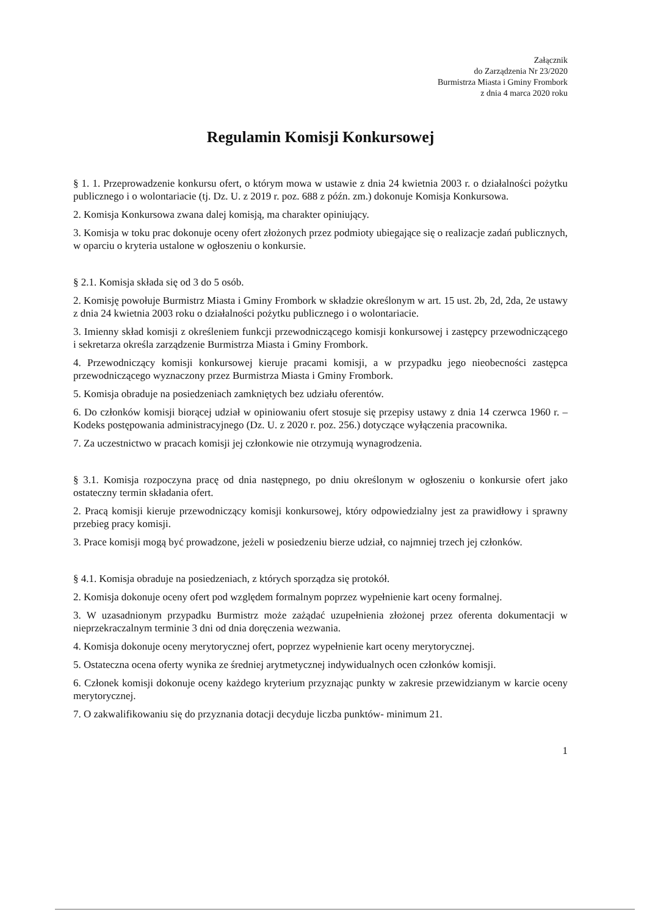Załącznik
do Zarządzenia Nr 23/2020
Burmistrza Miasta i Gminy Frombork
z dnia 4 marca 2020 roku
Regulamin Komisji Konkursowej
§ 1. 1. Przeprowadzenie konkursu ofert, o którym mowa w ustawie z dnia 24 kwietnia 2003 r. o działalności pożytku publicznego i o wolontariacie (tj. Dz. U. z 2019 r. poz. 688 z późn. zm.) dokonuje Komisja Konkursowa.
2. Komisja Konkursowa zwana dalej komisją, ma charakter opiniujący.
3. Komisja w toku prac dokonuje oceny ofert złożonych przez podmioty ubiegające się o realizacje zadań publicznych, w oparciu o kryteria ustalone w ogłoszeniu o konkursie.
§ 2.1. Komisja składa się od 3 do 5 osób.
2. Komisję powołuje Burmistrz Miasta i Gminy Frombork w składzie określonym w art. 15 ust. 2b, 2d, 2da, 2e ustawy z dnia 24 kwietnia 2003 roku o działalności pożytku publicznego i o wolontariacie.
3. Imienny skład komisji z określeniem funkcji przewodniczącego komisji konkursowej i zastępcy przewodniczącego i sekretarza określa zarządzenie Burmistrza Miasta i Gminy Frombork.
4. Przewodniczący komisji konkursowej kieruje pracami komisji, a w przypadku jego nieobecności zastępca przewodniczącego wyznaczony przez Burmistrza Miasta i Gminy Frombork.
5. Komisja obraduje na posiedzeniach zamkniętych bez udziału oferentów.
6. Do członków komisji biorącej udział w opiniowaniu ofert stosuje się przepisy ustawy z dnia 14 czerwca 1960 r. – Kodeks postępowania administracyjnego (Dz. U. z 2020 r. poz. 256.) dotyczące wyłączenia pracownika.
7. Za uczestnictwo w pracach komisji jej członkowie nie otrzymują wynagrodzenia.
§ 3.1. Komisja rozpoczyna pracę od dnia następnego, po dniu określonym w ogłoszeniu o konkursie ofert jako ostateczny termin składania ofert.
2. Pracą komisji kieruje przewodniczący komisji konkursowej, który odpowiedzialny jest za prawidłowy i sprawny przebieg pracy komisji.
3. Prace komisji mogą być prowadzone, jeżeli w posiedzeniu bierze udział, co najmniej trzech jej członków.
§ 4.1. Komisja obraduje na posiedzeniach, z których sporządza się protokół.
2. Komisja dokonuje oceny ofert pod względem formalnym poprzez wypełnienie kart oceny formalnej.
3. W uzasadnionym przypadku Burmistrz może zażądać uzupełnienia złożonej przez oferenta dokumentacji w nieprzekraczalnym terminie 3 dni od dnia doręczenia wezwania.
4. Komisja dokonuje oceny merytorycznej ofert, poprzez wypełnienie kart oceny merytorycznej.
5. Ostateczna ocena oferty wynika ze średniej arytmetycznej indywidualnych ocen członków komisji.
6. Członek komisji dokonuje oceny każdego kryterium przyznając punkty w zakresie przewidzianym w karcie oceny merytorycznej.
7. O zakwalifikowaniu się do przyznania dotacji decyduje liczba punktów- minimum 21.
1